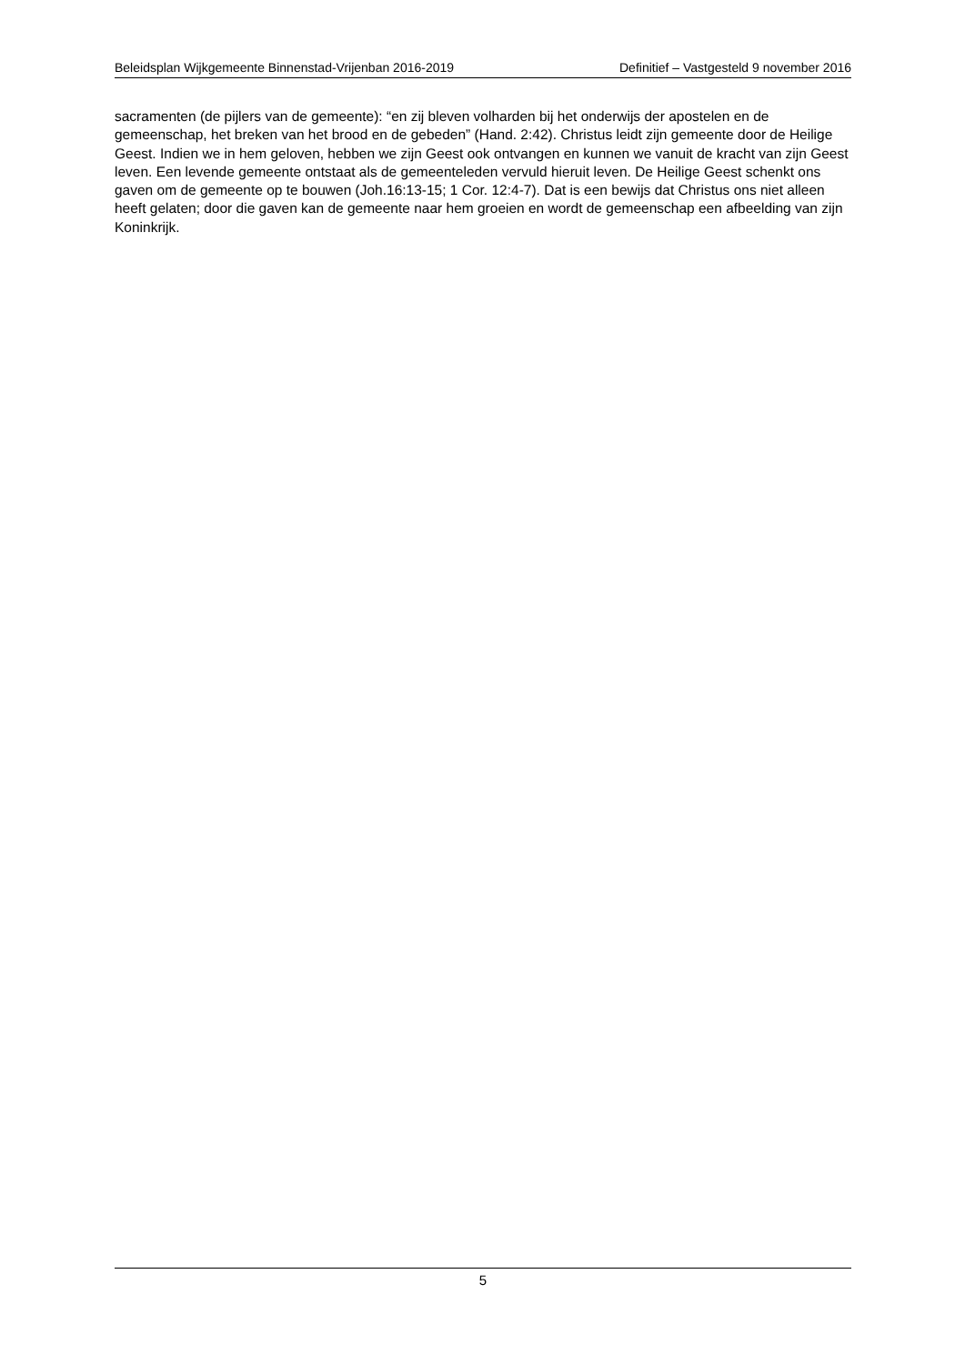Beleidsplan Wijkgemeente Binnenstad-Vrijenban 2016-2019 Definitief – Vastgesteld 9 november 2016
sacramenten (de pijlers van de gemeente): “en zij bleven volharden bij het onderwijs der apostelen en de gemeenschap, het breken van het brood en de gebeden” (Hand. 2:42). Christus leidt zijn gemeente door de Heilige Geest. Indien we in hem geloven, hebben we zijn Geest ook ontvangen en kunnen we vanuit de kracht van zijn Geest leven. Een levende gemeente ontstaat als de gemeenteleden vervuld hieruit leven. De Heilige Geest schenkt ons gaven om de gemeente op te bouwen (Joh.16:13-15; 1 Cor. 12:4-7). Dat is een bewijs dat Christus ons niet alleen heeft gelaten; door die gaven kan de gemeente naar hem groeien en wordt de gemeenschap een afbeelding van zijn Koninkrijk.
5